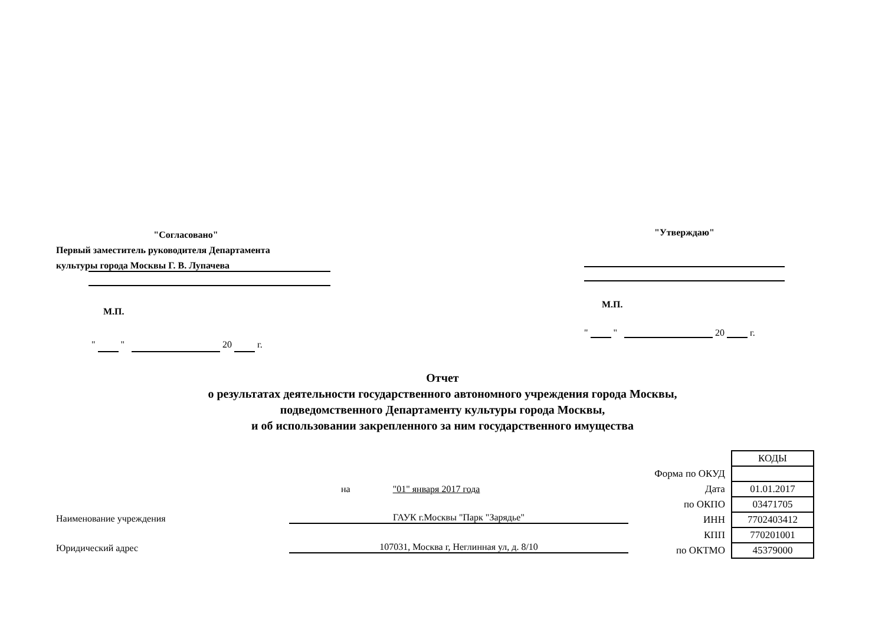"Согласовано"
Первый заместитель руководителя Департамента
культуры города Москвы Г. В. Лупачева
М.П.
" " 20 г.
"Утверждаю"
М.П.
" " 20 г.
Отчет
о результатах деятельности государственного автономного учреждения города Москвы,
подведомственного Департаменту культуры города Москвы,
и об использовании закрепленного за ним государственного имущества
на "01" января 2017 года
Наименование учреждения ГАУК г.Москвы "Парк "Зарядье"
Юридический адрес 107031, Москва г, Неглинная ул, д. 8/10
| | КОДЫ |
| Форма по ОКУД | |
| Дата | 01.01.2017 |
| по ОКПО | 03471705 |
| ИНН | 7702403412 |
| КПП | 770201001 |
| по ОКТМО | 45379000 |